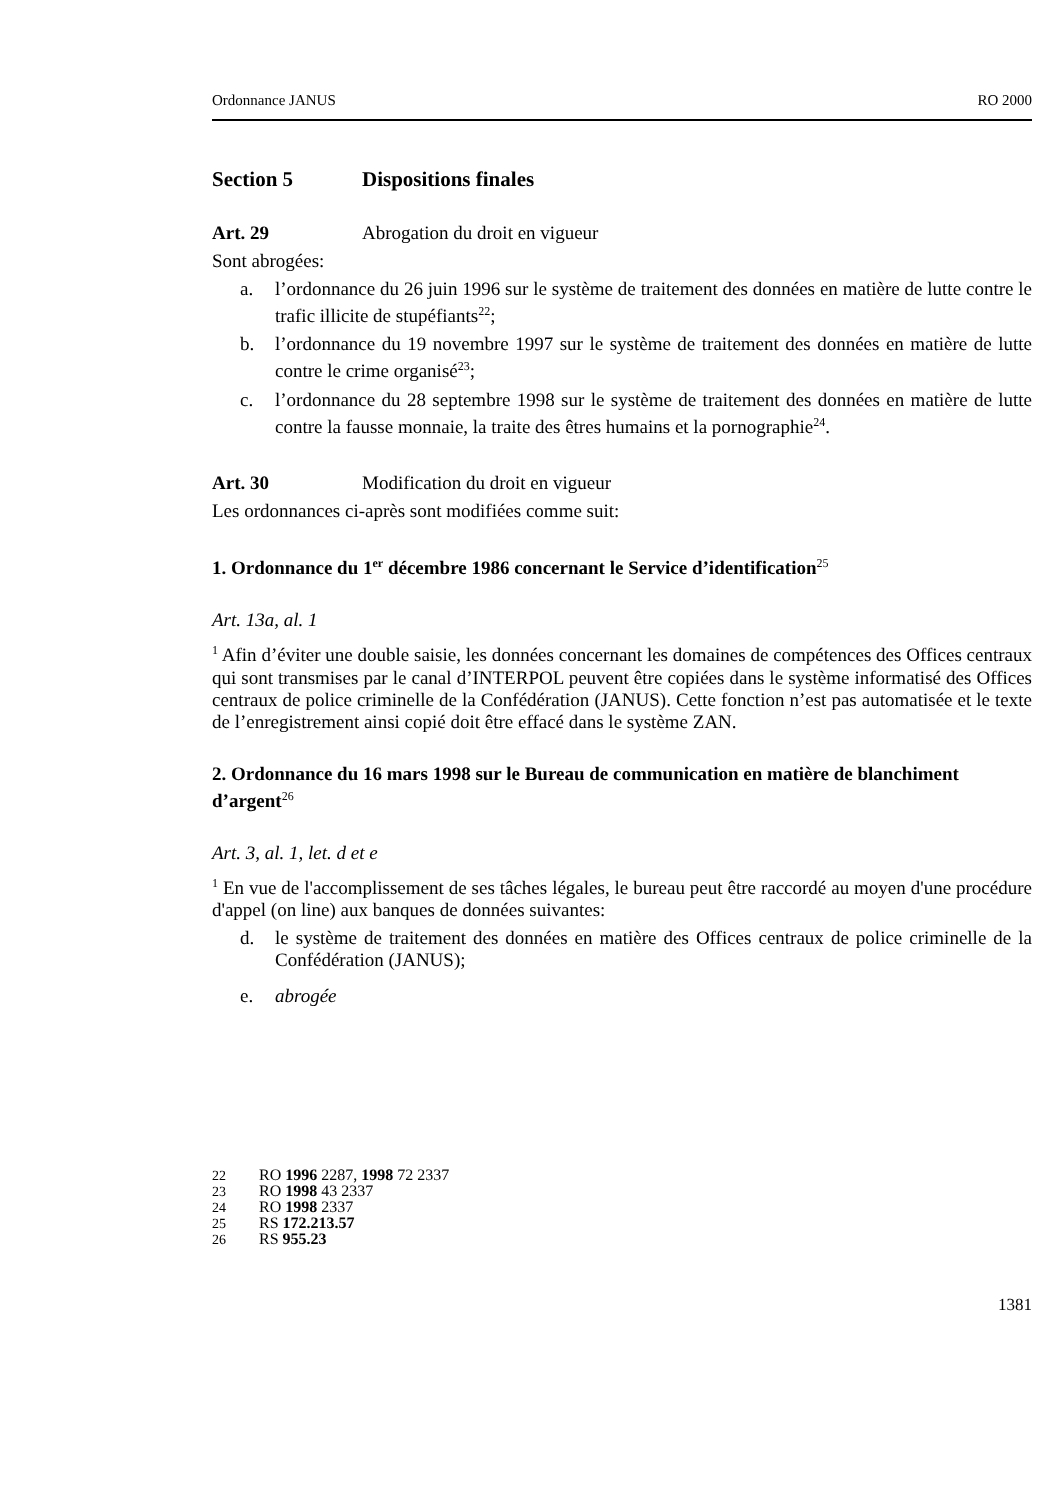Ordonnance JANUS RO 2000
Section 5 Dispositions finales
Art. 29 Abrogation du droit en vigueur
Sont abrogées:
a. l’ordonnance du 26 juin 1996 sur le système de traitement des données en matière de lutte contre le trafic illicite de stupéfiants<sup>22</sup>;
b. l’ordonnance du 19 novembre 1997 sur le système de traitement des données en matière de lutte contre le crime organisé<sup>23</sup>;
c. l’ordonnance du 28 septembre 1998 sur le système de traitement des données en matière de lutte contre la fausse monnaie, la traite des êtres humains et la pornographie<sup>24</sup>.
Art. 30 Modification du droit en vigueur
Les ordonnances ci-après sont modifiées comme suit:
1. Ordonnance du 1<sup>er</sup> décembre 1986 concernant le Service d’identification<sup>25</sup>
Art. 13a, al. 1
<sup>1</sup> Afin d’éviter une double saisie, les données concernant les domaines de compétences des Offices centraux qui sont transmises par le canal d’INTERPOL peuvent être copiées dans le système informatisé des Offices centraux de police criminelle de la Confédération (JANUS). Cette fonction n’est pas automatisée et le texte de l’enregistrement ainsi copié doit être effacé dans le système ZAN.
2. Ordonnance du 16 mars 1998 sur le Bureau de communication en matière de blanchiment d’argent<sup>26</sup>
Art. 3, al. 1, let. d et e
<sup>1</sup> En vue de l'accomplissement de ses tâches légales, le bureau peut être raccordé au moyen d'une procédure d'appel (on line) aux banques de données suivantes:
d. le système de traitement des données en matière des Offices centraux de police criminelle de la Confédération (JANUS);
e. abrogée
22 RO 1996 2287, 1998 72 2337
23 RO 1998 43 2337
24 RO 1998 2337
25 RS 172.213.57
26 RS 955.23
1381